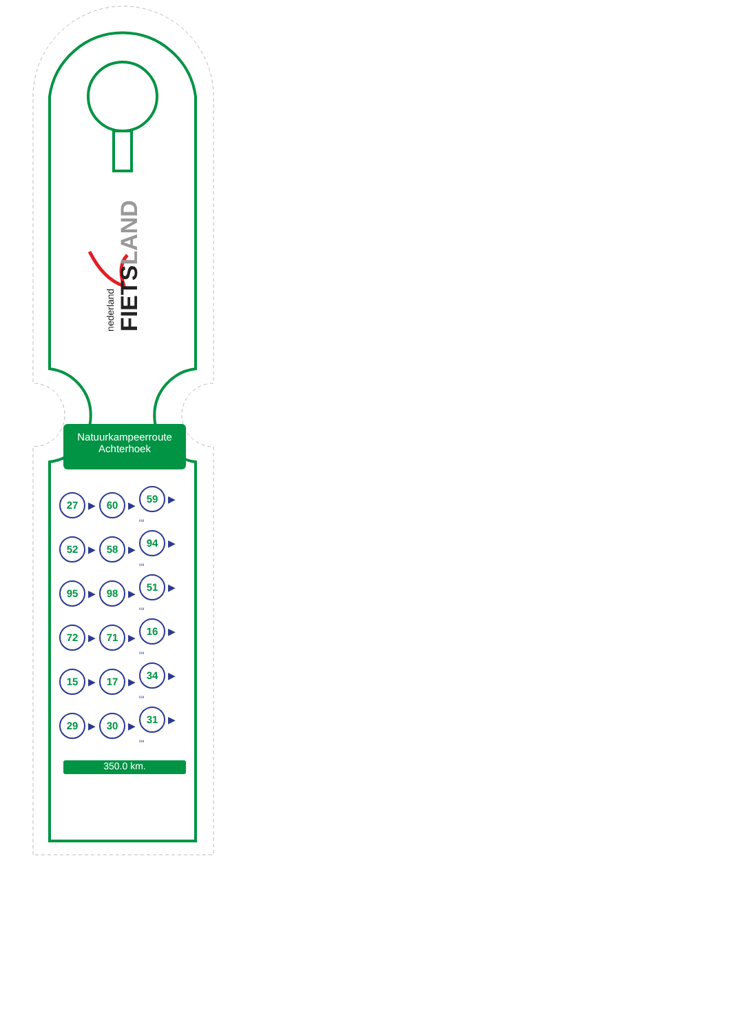nederland
FIETSLAND
Natuurkampeerroute
Achterhoek
| 27 ▶ | 60 ▶ | 59 ▶ KM |
| 52 ▶ | 58 ▶ | 94 ▶ KM |
| 95 ▶ | 98 ▶ | 51 ▶ KM |
| 72 ▶ | 71 ▶ | 16 ▶ KM |
| 15 ▶ | 17 ▶ | 34 ▶ KM |
| 29 ▶ | 30 ▶ | 31 ▶ KM |
350.0 km.